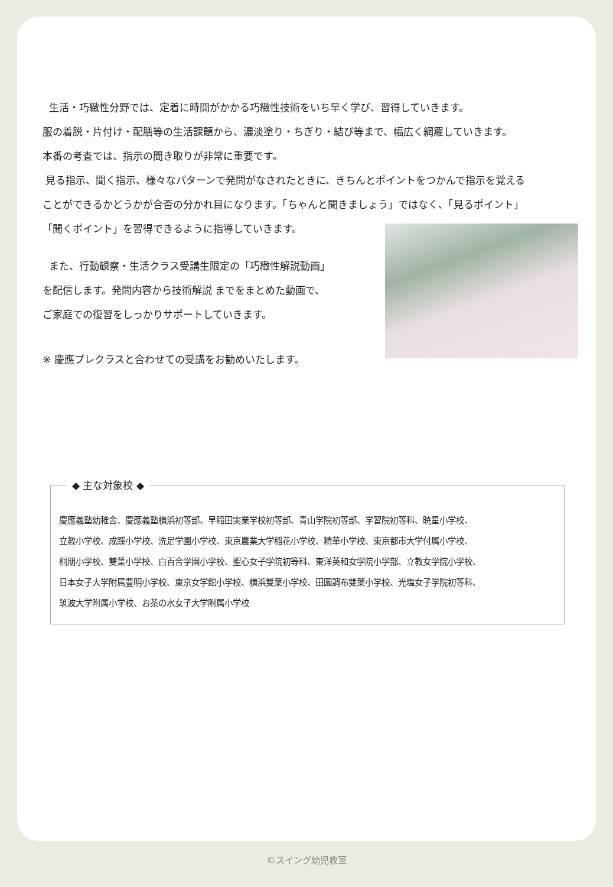生活・巧緻性分野では、定着に時間がかかる巧緻性技術をいち早く学び、習得していきます。
服の着脱・片付け・配膳等の生活課題から、濃淡塗り・ちぎり・結び等まで、幅広く網羅していきます。
本番の考査では、指示の聞き取りが非常に重要です。
見る指示、聞く指示、様々なパターンで発問がなされたときに、きちんとポイントをつかんで指示を覚える
ことができるかどうかが合否の分かれ目になります。「ちゃんと聞きましょう」ではなく、「見るポイント」
「聞くポイント」を習得できるように指導していきます。
また、行動観察・生活クラス受講生限定の「巧緻性解説動画」
を配信します。発問内容から技術解説 までをまとめた動画で、
ご家庭での復習をしっかりサポートしていきます。
※ 慶應プレクラスと合わせての受講をお勧めいたします。
◆ 主な対象校 ◆
慶應義塾幼稚舎、慶應義塾横浜初等部、早稲田実業学校初等部、青山学院初等部、学習院初等科、暁星小学校、
立教小学校、成蹊小学校、洗足学園小学校、東京農業大学稲花小学校、精華小学校、東京都市大学付属小学校、
桐朋小学校、雙葉小学校、白百合学園小学校、聖心女子学院初等科、東洋英和女学院小学部、立教女学院小学校、
日本女子大学附属豊明小学校、東京女学館小学校、横浜雙葉小学校、田園調布雙葉小学校、光塩女子学院初等科、
筑波大学附属小学校、お茶の水女子大学附属小学校
©スイング幼児教室